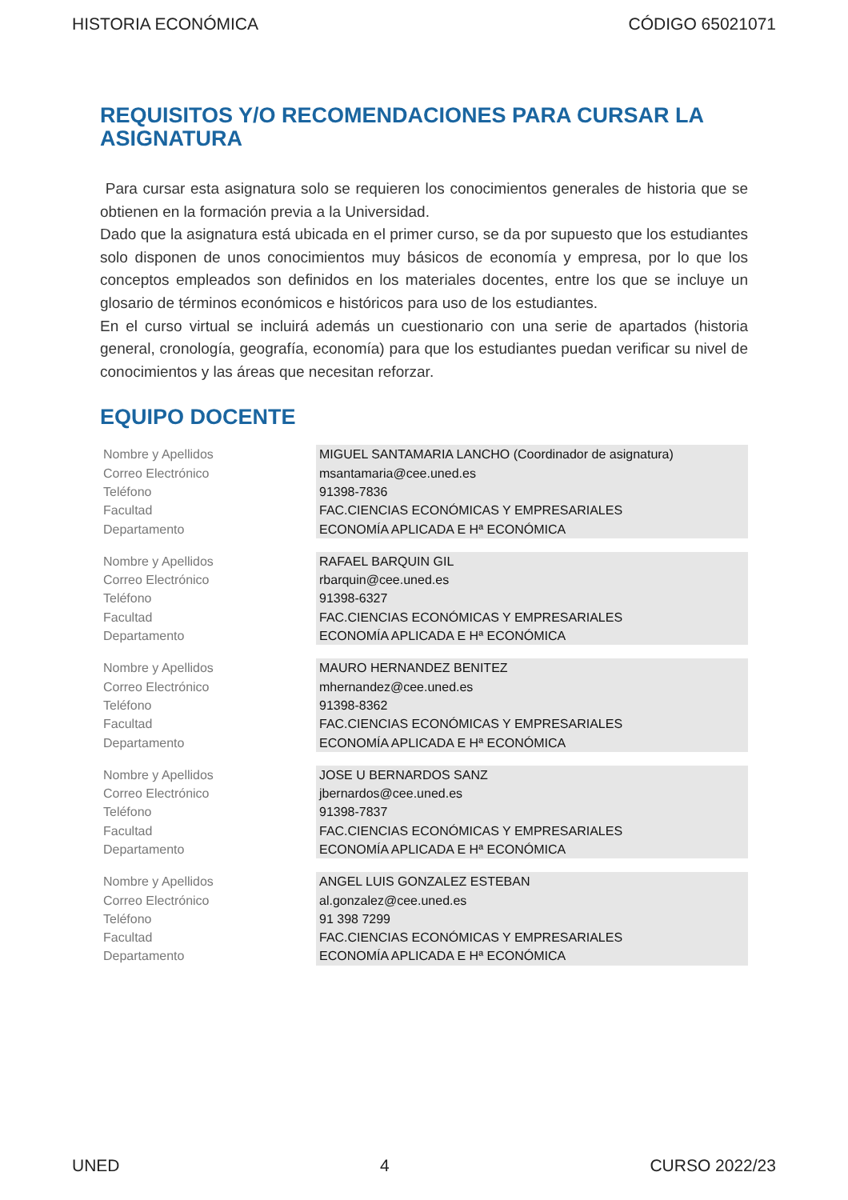HISTORIA ECONÓMICA CÓDIGO 65021071
REQUISITOS Y/O RECOMENDACIONES PARA CURSAR LA ASIGNATURA
Para cursar esta asignatura solo se requieren los conocimientos generales de historia que se obtienen en la formación previa a la Universidad.
Dado que la asignatura está ubicada en el primer curso, se da por supuesto que los estudiantes solo disponen de unos conocimientos muy básicos de economía y empresa, por lo que los conceptos empleados son definidos en los materiales docentes, entre los que se incluye un glosario de términos económicos e históricos para uso de los estudiantes.
En el curso virtual se incluirá además un cuestionario con una serie de apartados (historia general, cronología, geografía, economía) para que los estudiantes puedan verificar su nivel de conocimientos y las áreas que necesitan reforzar.
EQUIPO DOCENTE
| Nombre y Apellidos | MIGUEL SANTAMARIA LANCHO (Coordinador de asignatura) |
| Correo Electrónico | msantamaria@cee.uned.es |
| Teléfono | 91398-7836 |
| Facultad | FAC.CIENCIAS ECONÓMICAS Y EMPRESARIALES |
| Departamento | ECONOMÍA APLICADA E Hª ECONÓMICA |
| Nombre y Apellidos | RAFAEL BARQUIN GIL |
| Correo Electrónico | rbarquin@cee.uned.es |
| Teléfono | 91398-6327 |
| Facultad | FAC.CIENCIAS ECONÓMICAS Y EMPRESARIALES |
| Departamento | ECONOMÍA APLICADA E Hª ECONÓMICA |
| Nombre y Apellidos | MAURO HERNANDEZ BENITEZ |
| Correo Electrónico | mhernandez@cee.uned.es |
| Teléfono | 91398-8362 |
| Facultad | FAC.CIENCIAS ECONÓMICAS Y EMPRESARIALES |
| Departamento | ECONOMÍA APLICADA E Hª ECONÓMICA |
| Nombre y Apellidos | JOSE U BERNARDOS SANZ |
| Correo Electrónico | jbernardos@cee.uned.es |
| Teléfono | 91398-7837 |
| Facultad | FAC.CIENCIAS ECONÓMICAS Y EMPRESARIALES |
| Departamento | ECONOMÍA APLICADA E Hª ECONÓMICA |
| Nombre y Apellidos | ANGEL LUIS GONZALEZ ESTEBAN |
| Correo Electrónico | al.gonzalez@cee.uned.es |
| Teléfono | 91 398 7299 |
| Facultad | FAC.CIENCIAS ECONÓMICAS Y EMPRESARIALES |
| Departamento | ECONOMÍA APLICADA E Hª ECONÓMICA |
UNED 4 CURSO 2022/23